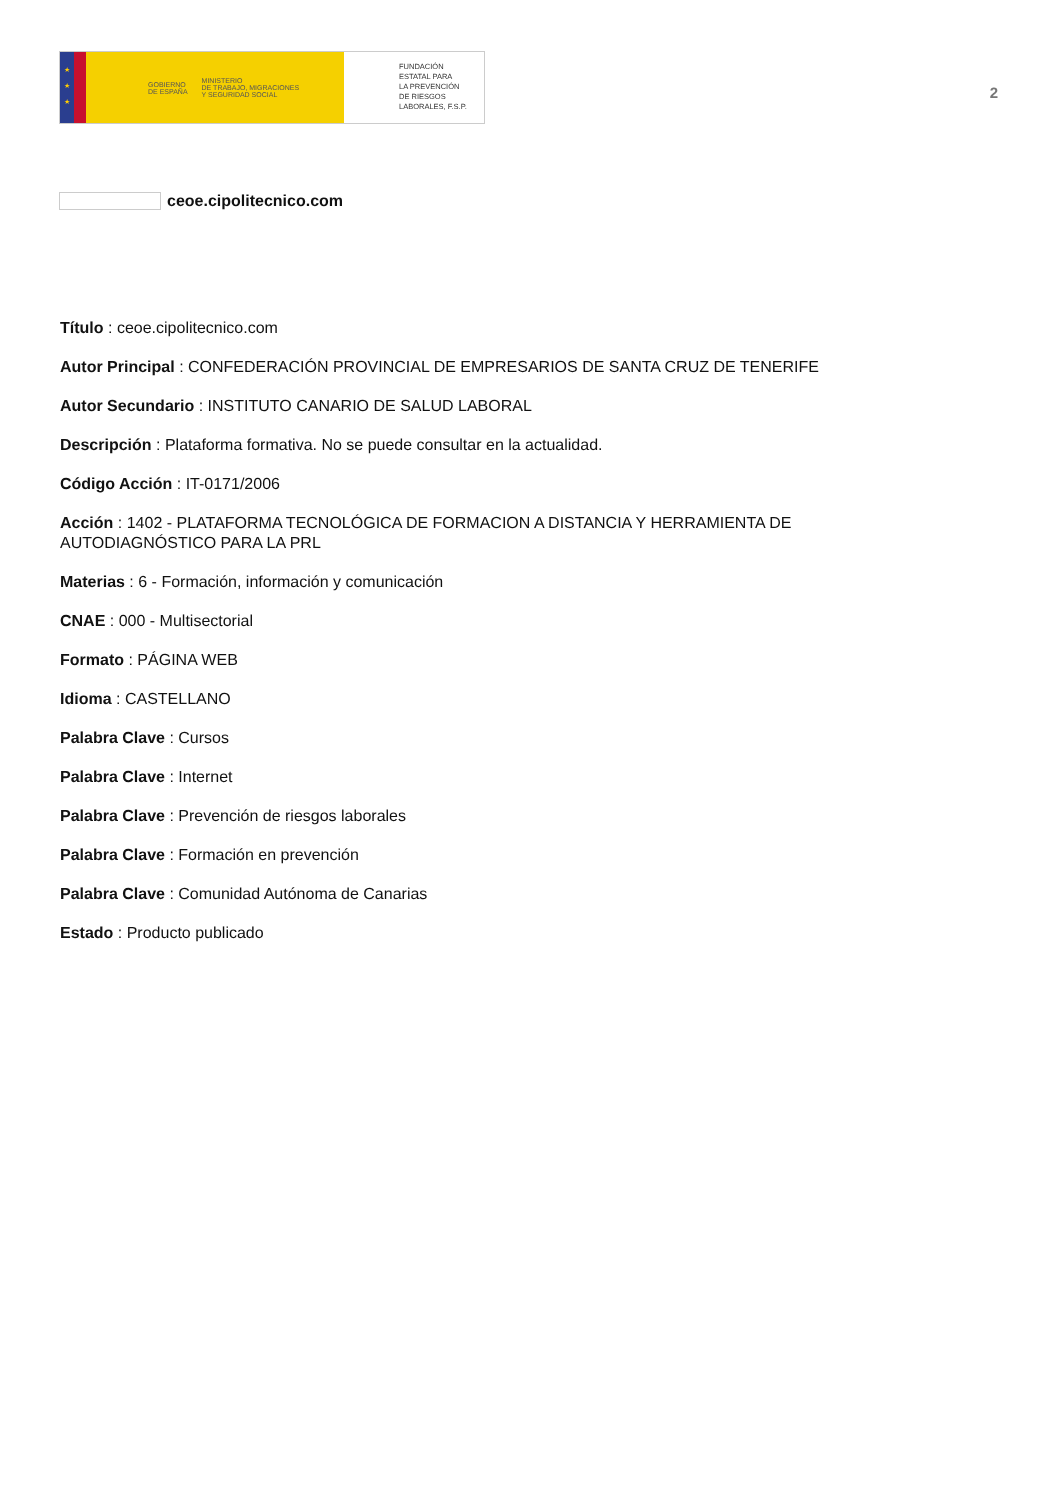★
★
★
GOBIERNO
DE ESPAÑA MINISTERIO
DE TRABAJO, MIGRACIONES
Y SEGURIDAD SOCIAL
FUNDACIÓN
ESTATAL PARA
LA PREVENCIÓN
DE RIESGOS
LABORALES, F.S.P.
2
ceoe.cipolitecnico.com
Título : ceoe.cipolitecnico.com
Autor Principal : CONFEDERACIÓN PROVINCIAL DE EMPRESARIOS DE SANTA CRUZ DE TENERIFE
Autor Secundario : INSTITUTO CANARIO DE SALUD LABORAL
Descripción : Plataforma formativa. No se puede consultar en la actualidad.
Código Acción : IT-0171/2006
Acción : 1402 - PLATAFORMA TECNOLÓGICA DE FORMACION A DISTANCIA Y HERRAMIENTA DE AUTODIAGNÓSTICO PARA LA PRL
Materias : 6 - Formación, información y comunicación
CNAE : 000 - Multisectorial
Formato : PÁGINA WEB
Idioma : CASTELLANO
Palabra Clave : Cursos
Palabra Clave : Internet
Palabra Clave : Prevención de riesgos laborales
Palabra Clave : Formación en prevención
Palabra Clave : Comunidad Autónoma de Canarias
Estado : Producto publicado